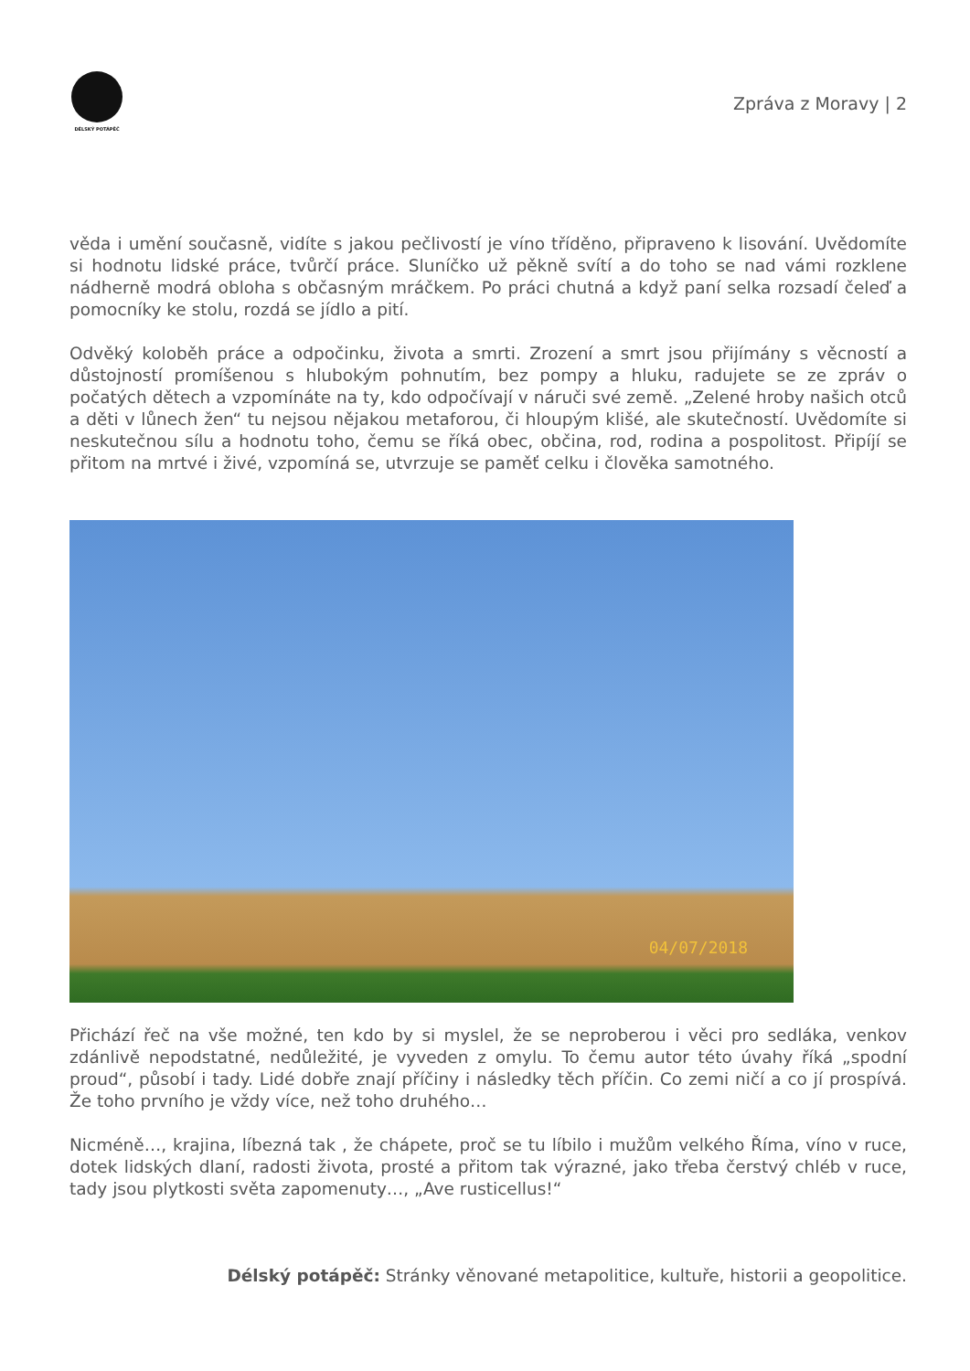DÉLSKÝ POTÁPĚČ
Zpráva z Moravy | 2
věda i umění současně, vidíte s jakou pečlivostí je víno tříděno, připraveno k lisování. Uvědomíte si hodnotu lidské práce, tvůrčí práce. Sluníčko už pěkně svítí a do toho se nad vámi rozklene nádherně modrá obloha s občasným mráčkem. Po práci chutná a když paní selka rozsadí čeleď a pomocníky ke stolu, rozdá se jídlo a pití.
Odvěký koloběh práce a odpočinku, života a smrti. Zrození a smrt jsou přijímány s věcností a důstojností promíšenou s hlubokým pohnutím, bez pompy a hluku, radujete se ze zpráv o počatých dětech a vzpomínáte na ty, kdo odpočívají v náruči své země. „Zelené hroby našich otců a děti v lůnech žen“ tu nejsou nějakou metaforou, či hloupým klišé, ale skutečností. Uvědomíte si neskutečnou sílu a hodnotu toho, čemu se říká obec, občina, rod, rodina a pospolitost. Připíjí se přitom na mrtvé i živé, vzpomíná se, utvrzuje se paměť celku i člověka samotného.
04/07/2018
Přichází řeč na vše možné, ten kdo by si myslel, že se neproberou i věci pro sedláka, venkov zdánlivě nepodstatné, nedůležité, je vyveden z omylu. To čemu autor této úvahy říká „spodní proud“, působí i tady. Lidé dobře znají příčiny i následky těch příčin. Co zemi ničí a co jí prospívá. Že toho prvního je vždy více, než toho druhého…
Nicméně…, krajina, líbezná tak , že chápete, proč se tu líbilo i mužům velkého Říma, víno v ruce, dotek lidských dlaní, radosti života, prosté a přitom tak výrazné, jako třeba čerstvý chléb v ruce, tady jsou plytkosti světa zapomenuty…, „Ave rusticellus!“
Délský potápěč: Stránky věnované metapolitice, kultuře, historii a geopolitice.